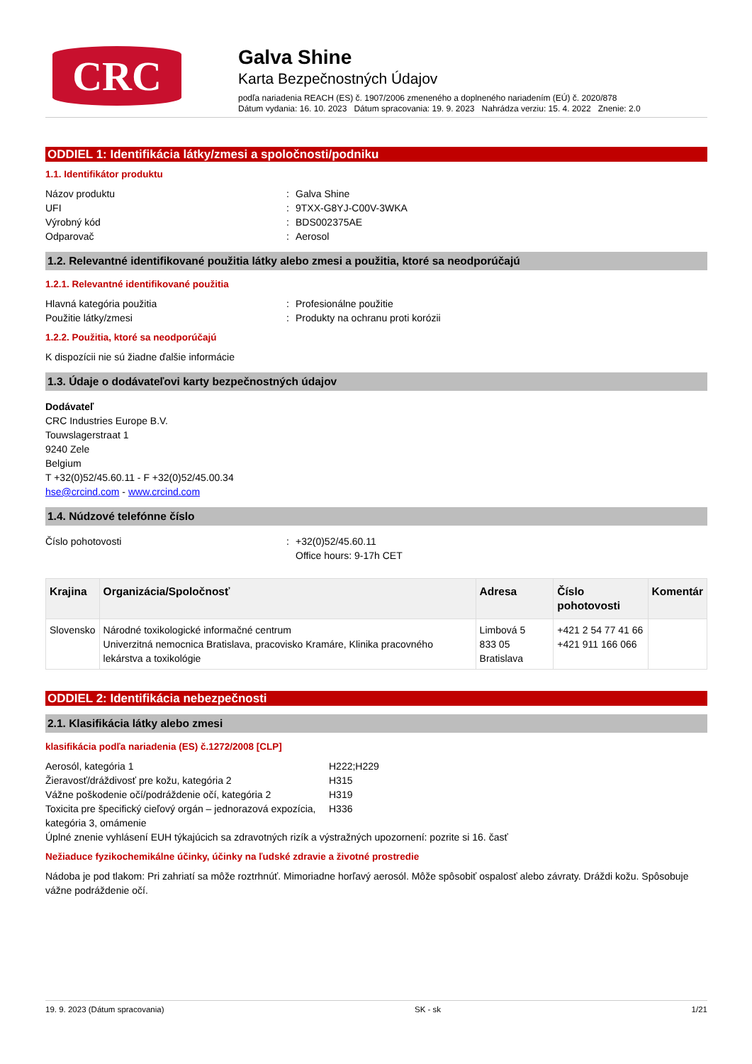CRC
Galva Shine
Karta Bezpečnostných Údajov
podľa nariadenia REACH (ES) č. 1907/2006 zmeneného a doplneného nariadením (EÚ) č. 2020/878
Dátum vydania: 16. 10. 2023 Dátum spracovania: 19. 9. 2023 Nahrádza verziu: 15. 4. 2022 Znenie: 2.0
ODDIEL 1: Identifikácia látky/zmesi a spoločnosti/podniku
1.1. Identifikátor produktu
Názov produktu: Galva Shine
UFI: 9TXX-G8YJ-C00V-3WKA
Výrobný kód: BDS002375AE
Odparovač: Aerosol
1.2. Relevantné identifikované použitia látky alebo zmesi a použitia, ktoré sa neodporúčajú
1.2.1. Relevantné identifikované použitia
Hlavná kategória použitia: Profesionálne použitie
Použitie látky/zmesi: Produkty na ochranu proti korózii
1.2.2. Použitia, ktoré sa neodporúčajú
K dispozícii nie sú žiadne ďalšie informácie
1.3. Údaje o dodávateľovi karty bezpečnostných údajov
Dodávateľ
CRC Industries Europe B.V.
Touwslagerstraat 1
9240 Zele
Belgium
T +32(0)52/45.60.11 - F +32(0)52/45.00.34
hse@crcind.com - www.crcind.com
1.4. Núdzové telefónne číslo
Číslo pohotovosti: +32(0)52/45.60.11
Office hours: 9-17h CET
| Krajina | Organizácia/Spoločnosť | Adresa | Číslo pohotovosti | Komentár |
| --- | --- | --- | --- | --- |
| Slovensko | Národné toxikologické informačné centrum Univerzitná nemocnica Bratislava, pracovisko Kramáre, Klinika pracovného lekárstva a toxikológie | Limbová 5 833 05 Bratislava | +421 2 54 77 41 66 +421 911 166 066 | |
ODDIEL 2: Identifikácia nebezpečnosti
2.1. Klasifikácia látky alebo zmesi
klasifikácia podľa nariadenia (ES) č.1272/2008 [CLP]
Aerosól, kategória 1 H222;H229
Žieravosť/dráždivosť pre kožu, kategória 2 H315
Vážne poškodenie očí/podráždenie očí, kategória 2 H319
Toxicita pre špecifický cieľový orgán – jednorazová expozícia, kategória 3, omámenie H336
Úplné znenie vyhlásení EUH týkajúcich sa zdravotných rizík a výstražných upozornení: pozrite si 16. časť
Nežiaduce fyzikochemikálne účinky, účinky na ľudské zdravie a životné prostredie
Nádoba je pod tlakom: Pri zahriatí sa môže roztrhnúť. Mimoriadne horľavý aerosól. Môže spôsobiť ospalosť alebo závraty. Dráždi kožu. Spôsobuje vážne podráždenie očí.
19. 9. 2023 (Dátum spracovania) SK - sk 1/21